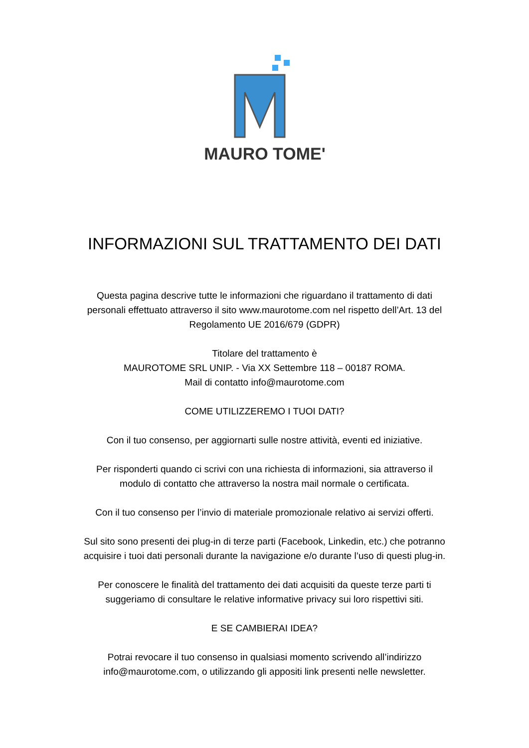MAURO TOME'
INFORMAZIONI SUL TRATTAMENTO DEI DATI
Questa pagina descrive tutte le informazioni che riguardano il trattamento di dati
personali effettuato attraverso il sito www.maurotome.com nel rispetto dell’Art. 13 del
Regolamento UE 2016/679 (GDPR)
Titolare del trattamento è
MAUROTOME SRL UNIP. - Via XX Settembre 118 – 00187 ROMA.
Mail di contatto info@maurotome.com
COME UTILIZZEREMO I TUOI DATI?
Con il tuo consenso, per aggiornarti sulle nostre attività, eventi ed iniziative.
Per risponderti quando ci scrivi con una richiesta di informazioni, sia attraverso il
modulo di contatto che attraverso la nostra mail normale o certificata.
Con il tuo consenso per l’invio di materiale promozionale relativo ai servizi offerti.
Sul sito sono presenti dei plug-in di terze parti (Facebook, Linkedin, etc.) che potranno
acquisire i tuoi dati personali durante la navigazione e/o durante l’uso di questi plug-in.
Per conoscere le finalità del trattamento dei dati acquisiti da queste terze parti ti
suggeriamo di consultare le relative informative privacy sui loro rispettivi siti.
E SE CAMBIERAI IDEA?
Potrai revocare il tuo consenso in qualsiasi momento scrivendo all’indirizzo
info@maurotome.com, o utilizzando gli appositi link presenti nelle newsletter.